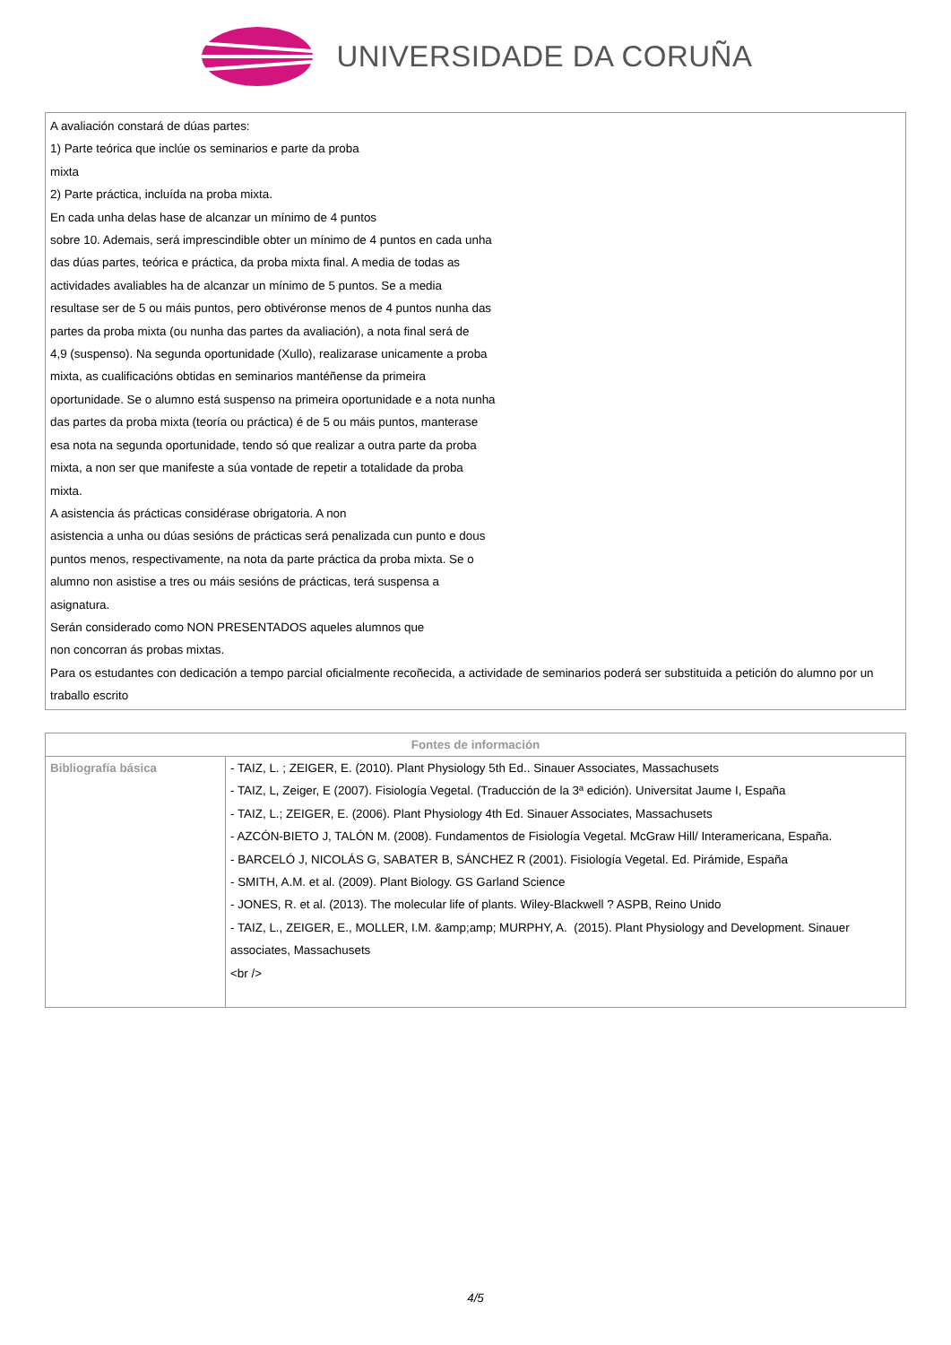UNIVERSIDADE DA CORUÑA
A avaliación constará de dúas partes:
1) Parte teórica que inclúe os seminarios e parte da proba
mixta
2) Parte práctica, incluída na proba mixta.
En cada unha delas hase de alcanzar un mínimo de 4 puntos
sobre 10. Ademais, será imprescindible obter un mínimo de 4 puntos en cada unha
das dúas partes, teórica e práctica, da proba mixta final. A media de todas as
actividades avaliables ha de alcanzar un mínimo de 5 puntos. Se a media
resultase ser de 5 ou máis puntos, pero obtivéronse menos de 4 puntos nunha das
partes da proba mixta (ou nunha das partes da avaliación), a nota final será de
4,9 (suspenso). Na segunda oportunidade (Xullo), realizarase unicamente a proba
mixta, as cualificacións obtidas en seminarios mantéñense da primeira
oportunidade. Se o alumno está suspenso na primeira oportunidade e a nota nunha
das partes da proba mixta (teoría ou práctica) é de 5 ou máis puntos, manterase
esa nota na segunda oportunidade, tendo só que realizar a outra parte da proba
mixta, a non ser que manifeste a súa vontade de repetir a totalidade da proba
mixta.
A asistencia ás prácticas considérase obrigatoria. A non
asistencia a unha ou dúas sesións de prácticas será penalizada cun punto e dous
puntos menos, respectivamente, na nota da parte práctica da proba mixta. Se o
alumno non asistise a tres ou máis sesións de prácticas, terá suspensa a
asignatura.
Serán considerado como NON PRESENTADOS aqueles alumnos que
non concorran ás probas mixtas.
Para os estudantes con dedicación a tempo parcial oficialmente recoñecida, a actividade de seminarios poderá ser substituida a petición do alumno por un traballo escrito
| Fontes de información | |
| --- | --- |
| Bibliografía básica | - TAIZ, L. ; ZEIGER, E. (2010). Plant Physiology 5th Ed.. Sinauer Associates, Massachusets - TAIZ, L, Zeiger, E (2007). Fisiología Vegetal. (Traducción de la 3ª edición). Universitat Jaume I, España - TAIZ, L.; ZEIGER, E. (2006). Plant Physiology 4th Ed. Sinauer Associates, Massachusets - AZCÓN-BIETO J, TALÓN M. (2008). Fundamentos de Fisiología Vegetal. McGraw Hill/ Interamericana, España. - BARCELÓ J, NICOLÁS G, SABATER B, SÁNCHEZ R (2001). Fisiología Vegetal. Ed. Pirámide, España - SMITH, A.M. et al. (2009). Plant Biology. GS Garland Science - JONES, R. et al. (2013). The molecular life of plants. Wiley-Blackwell ? ASPB, Reino Unido - TAIZ, L., ZEIGER, E., MOLLER, I.M. &amp;amp; MURPHY, A. (2015). Plant Physiology and Development. Sinauer associates, Massachusets <br /> |
4/5